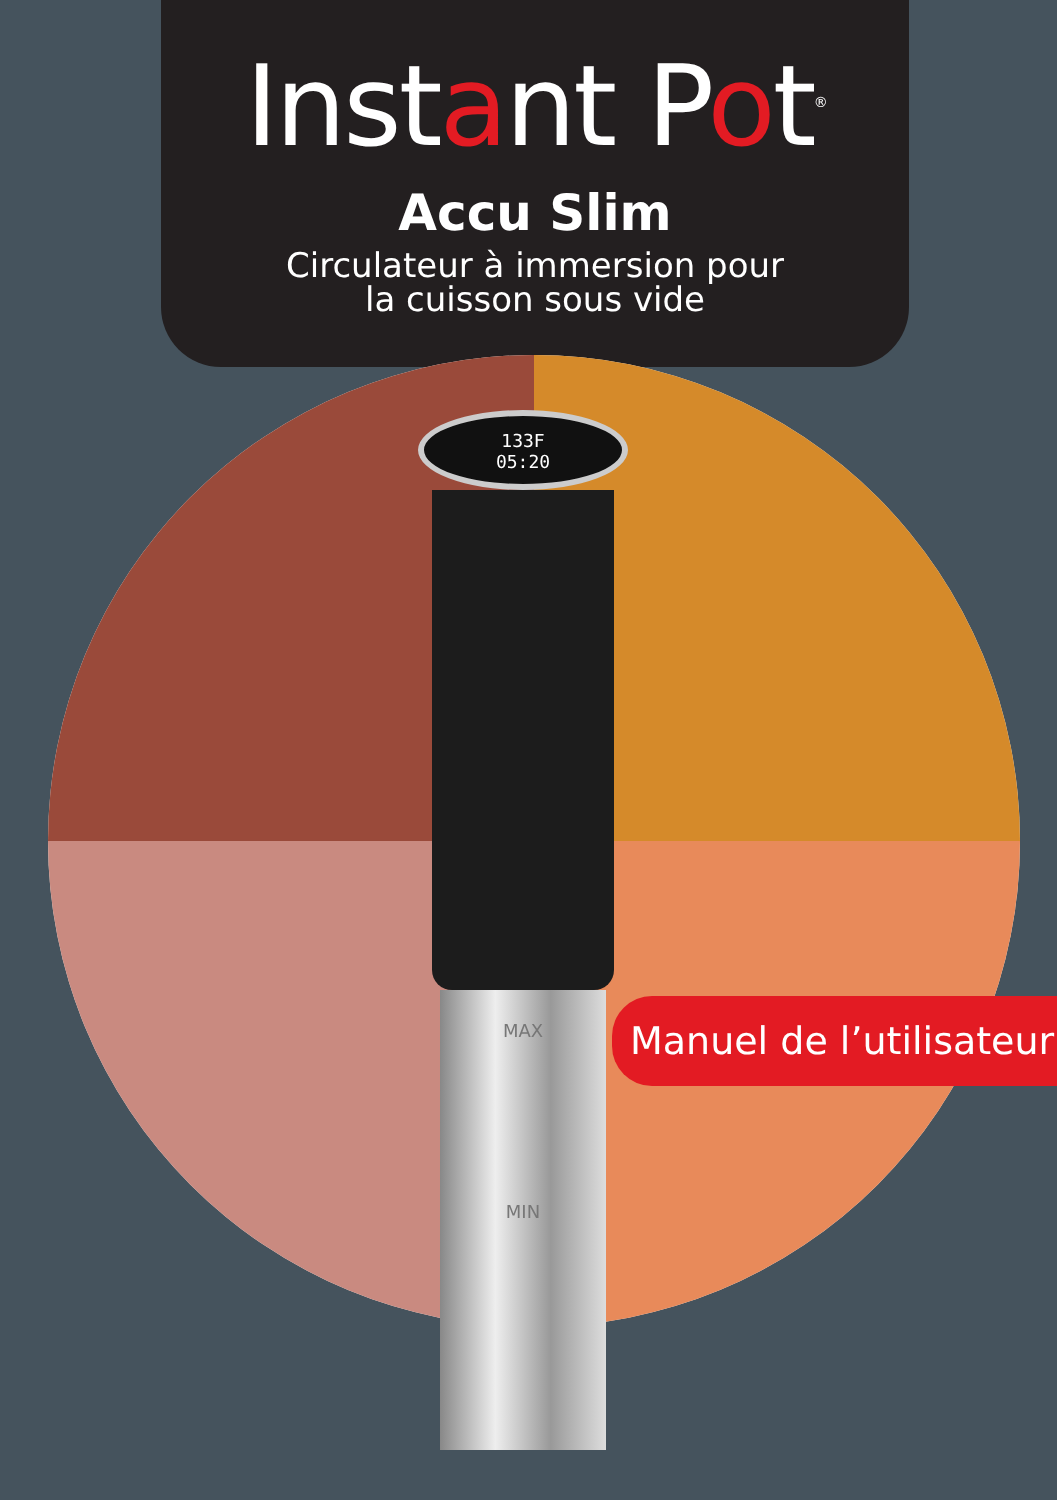Instant Pot<sup>®</sup>
Accu Slim
Circulateur à immersion pour
la cuisson sous vide
133F
05:20
MAX
MIN
Manuel de l’utilisateur